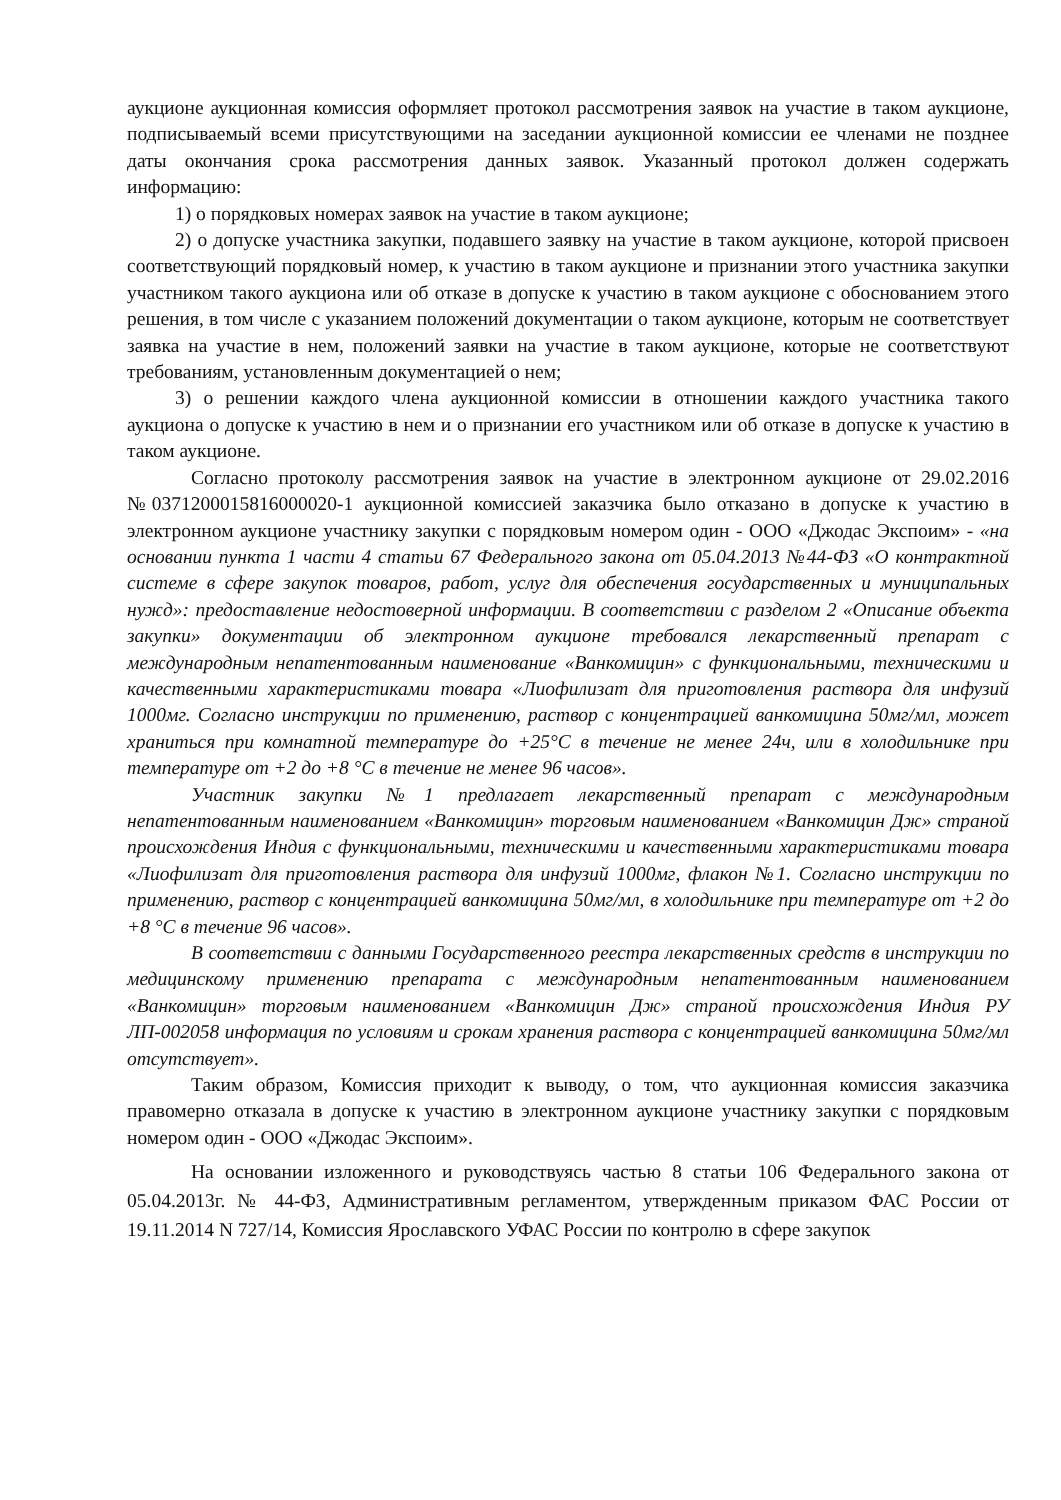аукционе аукционная комиссия оформляет протокол рассмотрения заявок на участие в таком аукционе, подписываемый всеми присутствующими на заседании аукционной комиссии ее членами не позднее даты окончания срока рассмотрения данных заявок. Указанный протокол должен содержать информацию:
1) о порядковых номерах заявок на участие в таком аукционе;
2) о допуске участника закупки, подавшего заявку на участие в таком аукционе, которой присвоен соответствующий порядковый номер, к участию в таком аукционе и признании этого участника закупки участником такого аукциона или об отказе в допуске к участию в таком аукционе с обоснованием этого решения, в том числе с указанием положений документации о таком аукционе, которым не соответствует заявка на участие в нем, положений заявки на участие в таком аукционе, которые не соответствуют требованиям, установленным документацией о нем;
3) о решении каждого члена аукционной комиссии в отношении каждого участника такого аукциона о допуске к участию в нем и о признании его участником или об отказе в допуске к участию в таком аукционе.
Согласно протоколу рассмотрения заявок на участие в электронном аукционе от 29.02.2016 №0371200015816000020-1 аукционной комиссией заказчика было отказано в допуске к участию в электронном аукционе участнику закупки с порядковым номером один - ООО «Джодас Экспоим» - «на основании пункта 1 части 4 статьи 67 Федерального закона от 05.04.2013 №44-ФЗ «О контрактной системе в сфере закупок товаров, работ, услуг для обеспечения государственных и муниципальных нужд»: предоставление недостоверной информации. В соответствии с разделом 2 «Описание объекта закупки» документации об электронном аукционе требовался лекарственный препарат с международным непатентованным наименование «Ванкомицин» с функциональными, техническими и качественными характеристиками товара «Лиофилизат для приготовления раствора для инфузий 1000мг. Согласно инструкции по применению, раствор с концентрацией ванкомицина 50мг/мл, может храниться при комнатной температуре до +25°С в течение не менее 24ч, или в холодильнике при температуре от +2 до +8 °С в течение не менее 96 часов».
Участник закупки №1 предлагает лекарственный препарат с международным непатентованным наименованием «Ванкомицин» торговым наименованием «Ванкомицин Дж» страной происхождения Индия с функциональными, техническими и качественными характеристиками товара «Лиофилизат для приготовления раствора для инфузий 1000мг, флакон №1. Согласно инструкции по применению, раствор с концентрацией ванкомицина 50мг/мл, в холодильнике при температуре от +2 до +8 °С в течение 96 часов».
В соответствии с данными Государственного реестра лекарственных средств в инструкции по медицинскому применению препарата с международным непатентованным наименованием «Ванкомицин» торговым наименованием «Ванкомицин Дж» страной происхождения Индия РУ ЛП-002058 информация по условиям и срокам хранения раствора с концентрацией ванкомицина 50мг/мл отсутствует».
Таким образом, Комиссия приходит к выводу, о том, что аукционная комиссия заказчика правомерно отказала в допуске к участию в электронном аукционе участнику закупки с порядковым номером один - ООО «Джодас Экспоим».
На основании изложенного и руководствуясь частью 8 статьи 106 Федерального закона от 05.04.2013г. № 44-ФЗ, Административным регламентом, утвержденным приказом ФАС России от 19.11.2014 N 727/14, Комиссия Ярославского УФАС России по контролю в сфере закупок